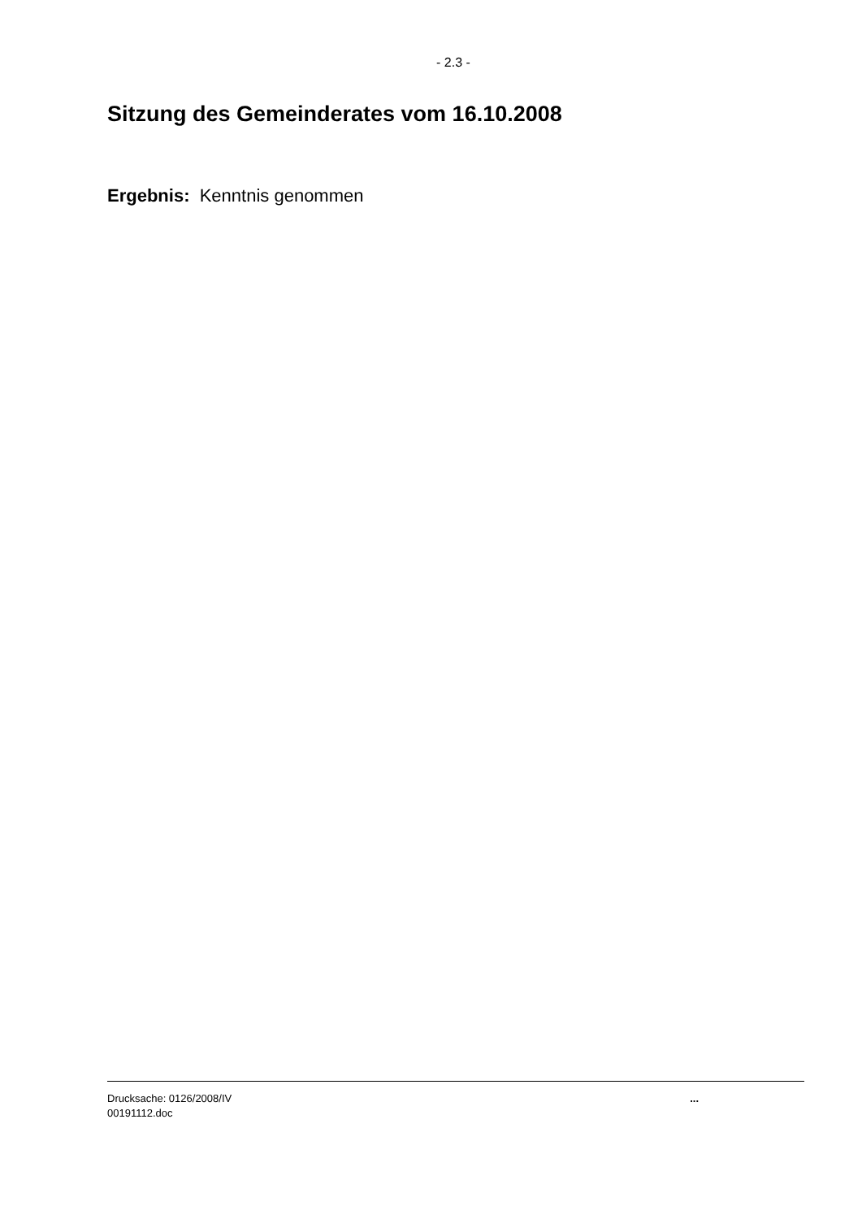- 2.3 -
Sitzung des Gemeinderates vom 16.10.2008
Ergebnis: Kenntnis genommen
Drucksache: 0126/2008/IV
00191112.doc
...